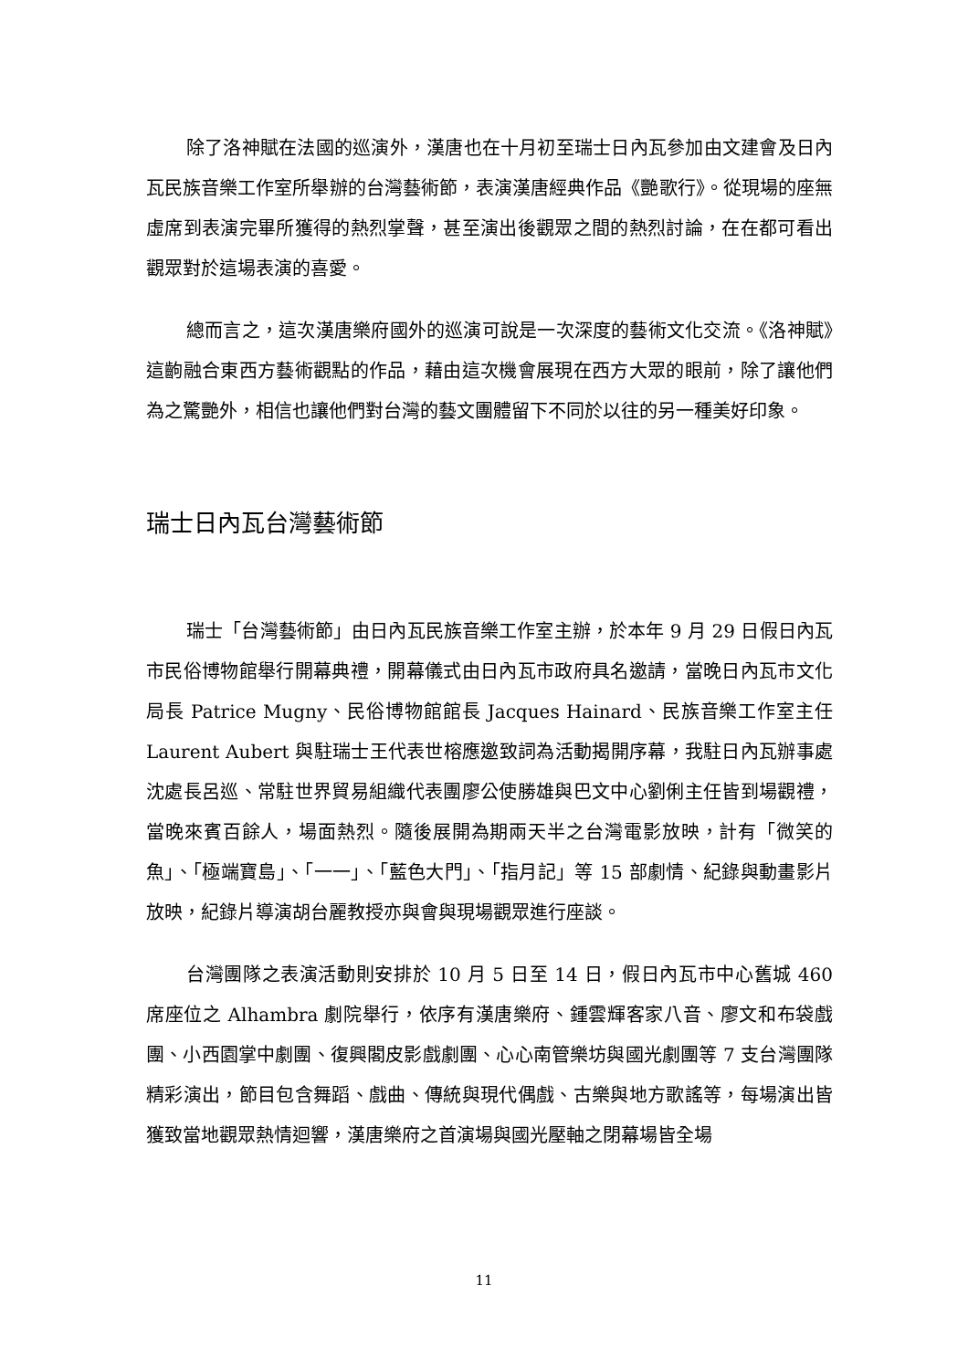除了洛神賦在法國的巡演外，漢唐也在十月初至瑞士日內瓦參加由文建會及日內瓦民族音樂工作室所舉辦的台灣藝術節，表演漢唐經典作品《艷歌行》。從現場的座無虛席到表演完畢所獲得的熱烈掌聲，甚至演出後觀眾之間的熱烈討論，在在都可看出觀眾對於這場表演的喜愛。
總而言之，這次漢唐樂府國外的巡演可說是一次深度的藝術文化交流。《洛神賦》這齣融合東西方藝術觀點的作品，藉由這次機會展現在西方大眾的眼前，除了讓他們為之驚艷外，相信也讓他們對台灣的藝文團體留下不同於以往的另一種美好印象。
瑞士日內瓦台灣藝術節
瑞士「台灣藝術節」由日內瓦民族音樂工作室主辦，於本年 9 月 29 日假日內瓦市民俗博物館舉行開幕典禮，開幕儀式由日內瓦市政府具名邀請，當晚日內瓦市文化局長 Patrice Mugny、民俗博物館館長 Jacques Hainard、民族音樂工作室主任 Laurent Aubert 與駐瑞士王代表世榕應邀致詞為活動揭開序幕，我駐日內瓦辦事處沈處長呂巡、常駐世界貿易組織代表團廖公使勝雄與巴文中心劉俐主任皆到場觀禮，當晚來賓百餘人，場面熱烈。隨後展開為期兩天半之台灣電影放映，計有「微笑的魚」、「極端寶島」、「一一」、「藍色大門」、「指月記」等 15 部劇情、紀錄與動畫影片放映，紀錄片導演胡台麗教授亦與會與現場觀眾進行座談。
台灣團隊之表演活動則安排於 10 月 5 日至 14 日，假日內瓦市中心舊城 460 席座位之 Alhambra 劇院舉行，依序有漢唐樂府、鍾雲輝客家八音、廖文和布袋戲團、小西園掌中劇團、復興閣皮影戲劇團、心心南管樂坊與國光劇團等 7 支台灣團隊精彩演出，節目包含舞蹈、戲曲、傳統與現代偶戲、古樂與地方歌謠等，每場演出皆獲致當地觀眾熱情迴響，漢唐樂府之首演場與國光壓軸之閉幕場皆全場
11